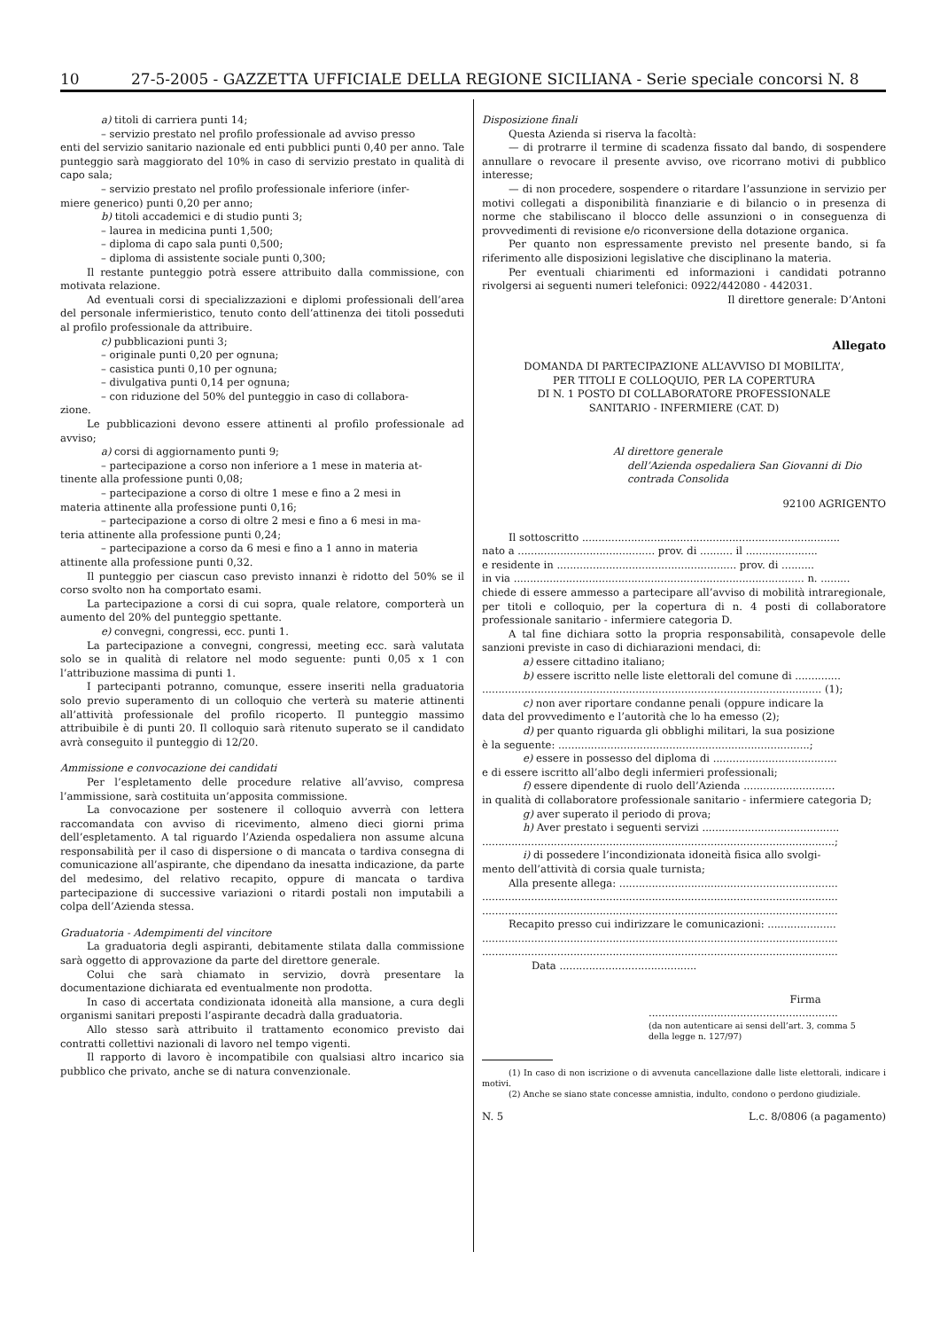10 27-5-2005 - GAZZETTA UFFICIALE DELLA REGIONE SICILIANA - Serie speciale concorsi N. 8
a) titoli di carriera punti 14;
– servizio prestato nel profilo professionale ad avviso presso
enti del servizio sanitario nazionale ed enti pubblici punti 0,40 per anno. Tale punteggio sarà maggiorato del 10% in caso di servizio prestato in qualità di capo sala;
– servizio prestato nel profilo professionale inferiore (infer-
miere generico) punti 0,20 per anno;
b) titoli accademici e di studio punti 3;
– laurea in medicina punti 1,500;
– diploma di capo sala punti 0,500;
– diploma di assistente sociale punti 0,300;
Il restante punteggio potrà essere attribuito dalla commissione, con motivata relazione.
Ad eventuali corsi di specializzazioni e diplomi professionali dell’area del personale infermieristico, tenuto conto dell’attinenza dei titoli posseduti al profilo professionale da attribuire.
c) pubblicazioni punti 3;
– originale punti 0,20 per ognuna;
– casistica punti 0,10 per ognuna;
– divulgativa punti 0,14 per ognuna;
– con riduzione del 50% del punteggio in caso di collabora-
zione.
Le pubblicazioni devono essere attinenti al profilo professionale ad avviso;
a) corsi di aggiornamento punti 9;
– partecipazione a corso non inferiore a 1 mese in materia at-
tinente alla professione punti 0,08;
– partecipazione a corso di oltre 1 mese e fino a 2 mesi in
materia attinente alla professione punti 0,16;
– partecipazione a corso di oltre 2 mesi e fino a 6 mesi in ma-
teria attinente alla professione punti 0,24;
– partecipazione a corso da 6 mesi e fino a 1 anno in materia
attinente alla professione punti 0,32.
Il punteggio per ciascun caso previsto innanzi è ridotto del 50% se il corso svolto non ha comportato esami.
La partecipazione a corsi di cui sopra, quale relatore, comporterà un aumento del 20% del punteggio spettante.
e) convegni, congressi, ecc. punti 1.
La partecipazione a convegni, congressi, meeting ecc. sarà valutata solo se in qualità di relatore nel modo seguente: punti 0,05 x 1 con l’attribuzione massima di punti 1.
I partecipanti potranno, comunque, essere inseriti nella graduatoria solo previo superamento di un colloquio che verterà su materie attinenti all’attività professionale del profilo ricoperto. Il punteggio massimo attribuibile è di punti 20. Il colloquio sarà ritenuto superato se il candidato avrà conseguito il punteggio di 12/20.
Ammissione e convocazione dei candidati
Per l’espletamento delle procedure relative all’avviso, compresa l’ammissione, sarà costituita un’apposita commissione.
La convocazione per sostenere il colloquio avverrà con lettera raccomandata con avviso di ricevimento, almeno dieci giorni prima dell’espletamento. A tal riguardo l’Azienda ospedaliera non assume alcuna responsabilità per il caso di dispersione o di mancata o tardiva consegna di comunicazione all’aspirante, che dipendano da inesatta indicazione, da parte del medesimo, del relativo recapito, oppure di mancata o tardiva partecipazione di successive variazioni o ritardi postali non imputabili a colpa dell’Azienda stessa.
Graduatoria - Adempimenti del vincitore
La graduatoria degli aspiranti, debitamente stilata dalla commissione sarà oggetto di approvazione da parte del direttore generale.
Colui che sarà chiamato in servizio, dovrà presentare la documentazione dichiarata ed eventualmente non prodotta.
In caso di accertata condizionata idoneità alla mansione, a cura degli organismi sanitari preposti l’aspirante decadrà dalla graduatoria.
Allo stesso sarà attribuito il trattamento economico previsto dai contratti collettivi nazionali di lavoro nel tempo vigenti.
Il rapporto di lavoro è incompatibile con qualsiasi altro incarico sia pubblico che privato, anche se di natura convenzionale.
Disposizione finali
Questa Azienda si riserva la facoltà:
— di protrarre il termine di scadenza fissato dal bando, di sospendere annullare o revocare il presente avviso, ove ricorrano motivi di pubblico interesse;
— di non procedere, sospendere o ritardare l’assunzione in servizio per motivi collegati a disponibilità finanziarie e di bilancio o in presenza di norme che stabiliscano il blocco delle assunzioni o in conseguenza di provvedimenti di revisione e/o riconversione della dotazione organica.
Per quanto non espressamente previsto nel presente bando, si fa riferimento alle disposizioni legislative che disciplinano la materia.
Per eventuali chiarimenti ed informazioni i candidati potranno rivolgersi ai seguenti numeri telefonici: 0922/442080 - 442031.
Il direttore generale: D’Antoni
Allegato
DOMANDA DI PARTECIPAZIONE ALL’AVVISO DI MOBILITA’,
PER TITOLI E COLLOQUIO, PER LA COPERTURA
DI N. 1 POSTO DI COLLABORATORE PROFESSIONALE
SANITARIO - INFERMIERE (CAT. D)
Al direttore generale
dell’Azienda ospedaliera San Giovanni di Dio
contrada Consolida
92100 AGRIGENTO
Il sottoscritto ...............................................................................
nato a .......................................... prov. di .......... il ......................
e residente in ....................................................... prov. di ..........
in via ......................................................................................... n. .........
chiede di essere ammesso a partecipare all’avviso di mobilità intraregionale, per titoli e colloquio, per la copertura di n. 4 posti di collaboratore professionale sanitario - infermiere categoria D.
A tal fine dichiara sotto la propria responsabilità, consapevole delle sanzioni previste in caso di dichiarazioni mendaci, di:
a) essere cittadino italiano;
b) essere iscritto nelle liste elettorali del comune di ..............
........................................................................................................ (1);
c) non aver riportare condanne penali (oppure indicare la
data del provvedimento e l’autorità che lo ha emesso (2);
d) per quanto riguarda gli obblighi militari, la sua posizione
è la seguente: .............................................................................;
e) essere in possesso del diploma di ......................................
e di essere iscritto all’albo degli infermieri professionali;
f) essere dipendente di ruolo dell’Azienda ............................
in qualità di collaboratore professionale sanitario - infermiere categoria D;
g) aver superato il periodo di prova;
h) Aver prestato i seguenti servizi ..........................................
............................................................................................................;
i) di possedere l’incondizionata idoneità fisica allo svolgi-
mento dell’attività di corsia quale turnista;
Alla presente allega: ...................................................................
.............................................................................................................
.............................................................................................................
Recapito presso cui indirizzare le comunicazioni: .....................
.............................................................................................................
.............................................................................................................
Data ..........................................
Firma
..........................................................
(da non autenticare ai sensi dell’art. 3, comma 5
della legge n. 127/97)
(1) In caso di non iscrizione o di avvenuta cancellazione dalle liste elettorali, indicare i motivi.
(2) Anche se siano state concesse amnistia, indulto, condono o perdono giudiziale.
N. 5 L.c. 8/0806 (a pagamento)